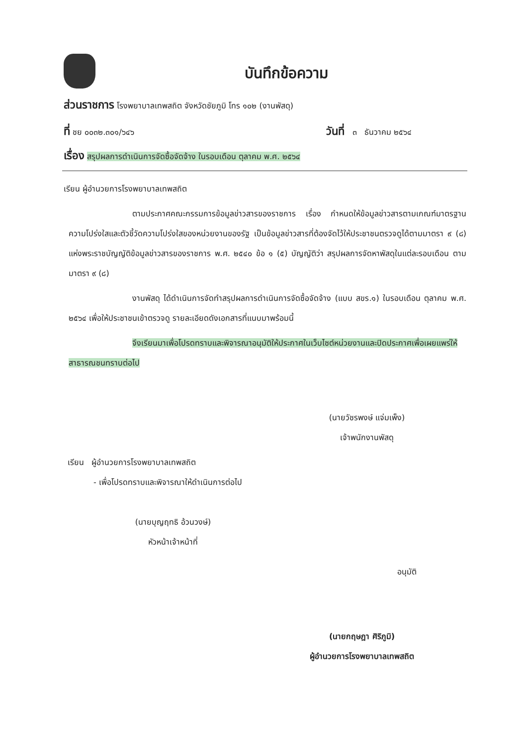บันทึกข้อความ
ส่วนราชการ โรงพยาบาลเทพสถิต จังหวัดชัยภูมิ โทร ๑๐๒ (งานพัสดุ)
ที่ ชย ๐๐๓๒.๓๐๑/๖๔๖ วันที่ ๓ ธันวาคม ๒๕๖๔
เรื่อง สรุปผลการดำเนินการจัดซื้อจัดจ้าง ในรอบเดือน ตุลาคม พ.ศ. ๒๕๖๔
เรียน ผู้อำนวยการโรงพยาบาลเทพสถิต
ตามประกาศคณะกรรมการข้อมูลข่าวสารของราชการ เรื่อง กำหนดให้ข้อมูลข่าวสารตามเกณฑ์มาตรฐานความโปร่งใสและตัวชี้วัดความโปร่งใสของหน่วยงานของรัฐ เป็นข้อมูลข่าวสารที่ต้องจัดไว้ให้ประชาชนตรวจดูได้ตามมาตรา ๙ (๘) แห่งพระราชบัญญัติข้อมูลข่าวสารของราชการ พ.ศ. ๒๕๔๐ ข้อ ๑ (๕) บัญญัติว่า สรุปผลการจัดหาพัสดุในแต่ละรอบเดือน ตามมาตรา ๙ (๘)
งานพัสดุ ได้ดำเนินการจัดทำสรุปผลการดำเนินการจัดซื้อจัดจ้าง (แบบ สขร.๑) ในรอบเดือน ตุลาคม พ.ศ. ๒๕๖๔ เพื่อให้ประชาชนเข้าตรวจดู รายละเอียดดังเอกสารที่แนบมาพร้อมนี้
จึงเรียนมาเพื่อโปรดทราบและพิจารณาอนุมัติให้ประกาศในเว็บไซต์หน่วยงานและปิดประกาศเพื่อเผยแพร่ให้สาธารณชนทราบต่อไป
(นายวัชรพงษ์ แจ่มเพ็ง)
เจ้าพนักงานพัสดุ
เรียน ผู้อำนวยการโรงพยาบาลเทพสถิต
- เพื่อโปรดทราบและพิจารณาให้ดำเนินการต่อไป
(นายบุญฤทธิ อ้วนวงษ์)
หัวหน้าเจ้าหน้าที่
อนุมัติ
(นายกฤษฎา ศิริภูมิ)
ผู้อำนวยการโรงพยาบาลเทพสถิต